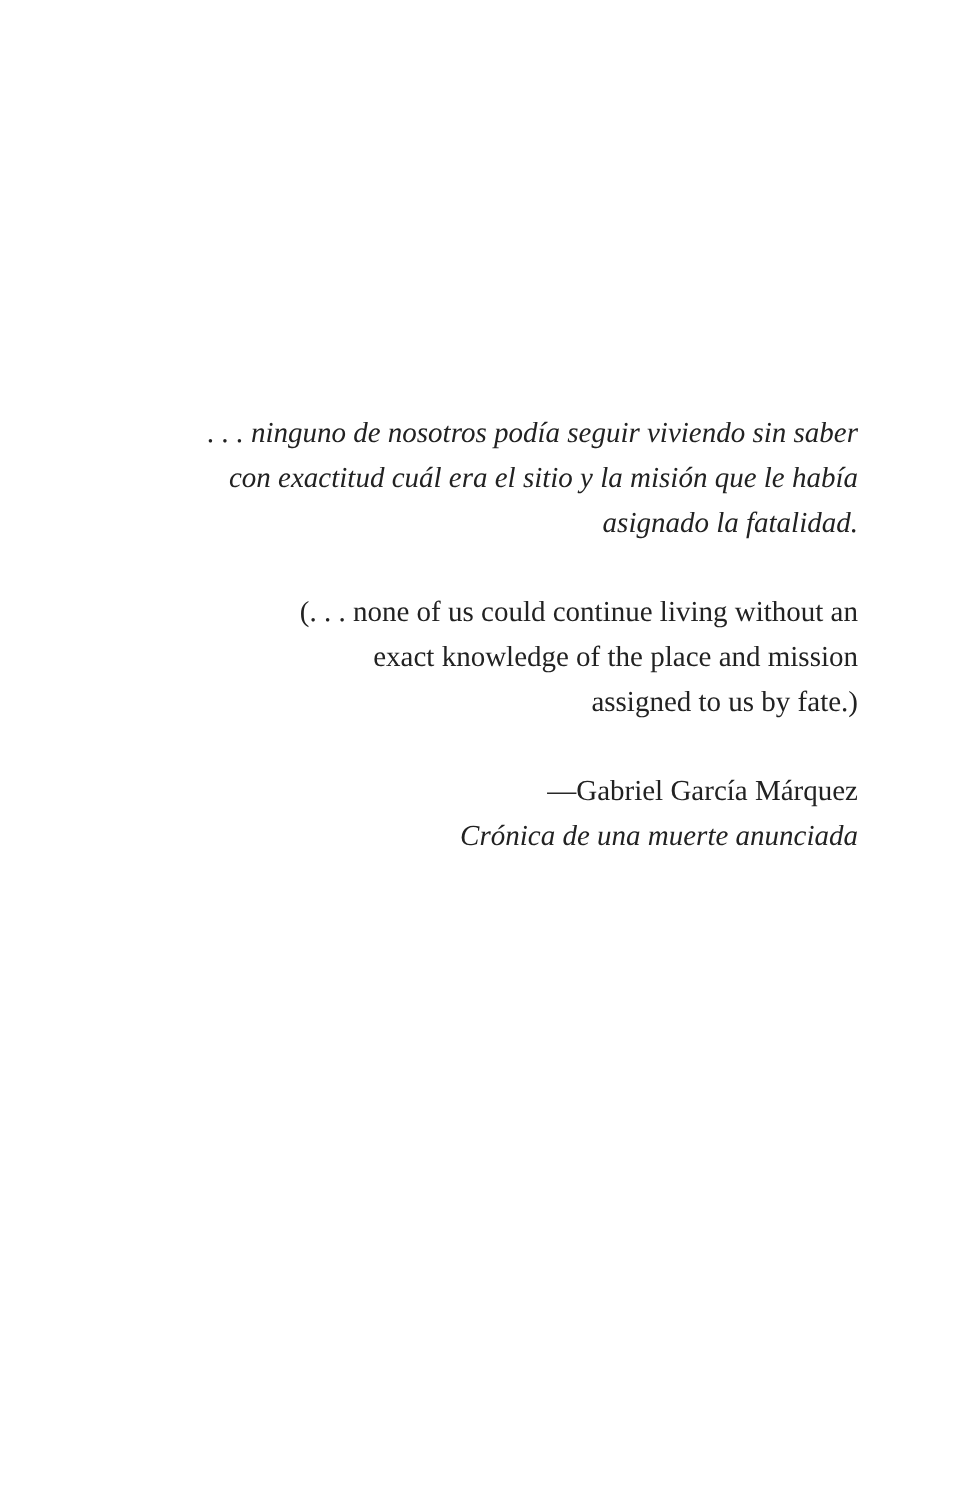. . . ninguno de nosotros podía seguir viviendo sin saber
con exactitud cuál era el sitio y la misión que le había
asignado la fatalidad.
(. . . none of us could continue living without an
exact knowledge of the place and mission
assigned to us by fate.)
—Gabriel García Márquez
Crónica de una muerte anunciada